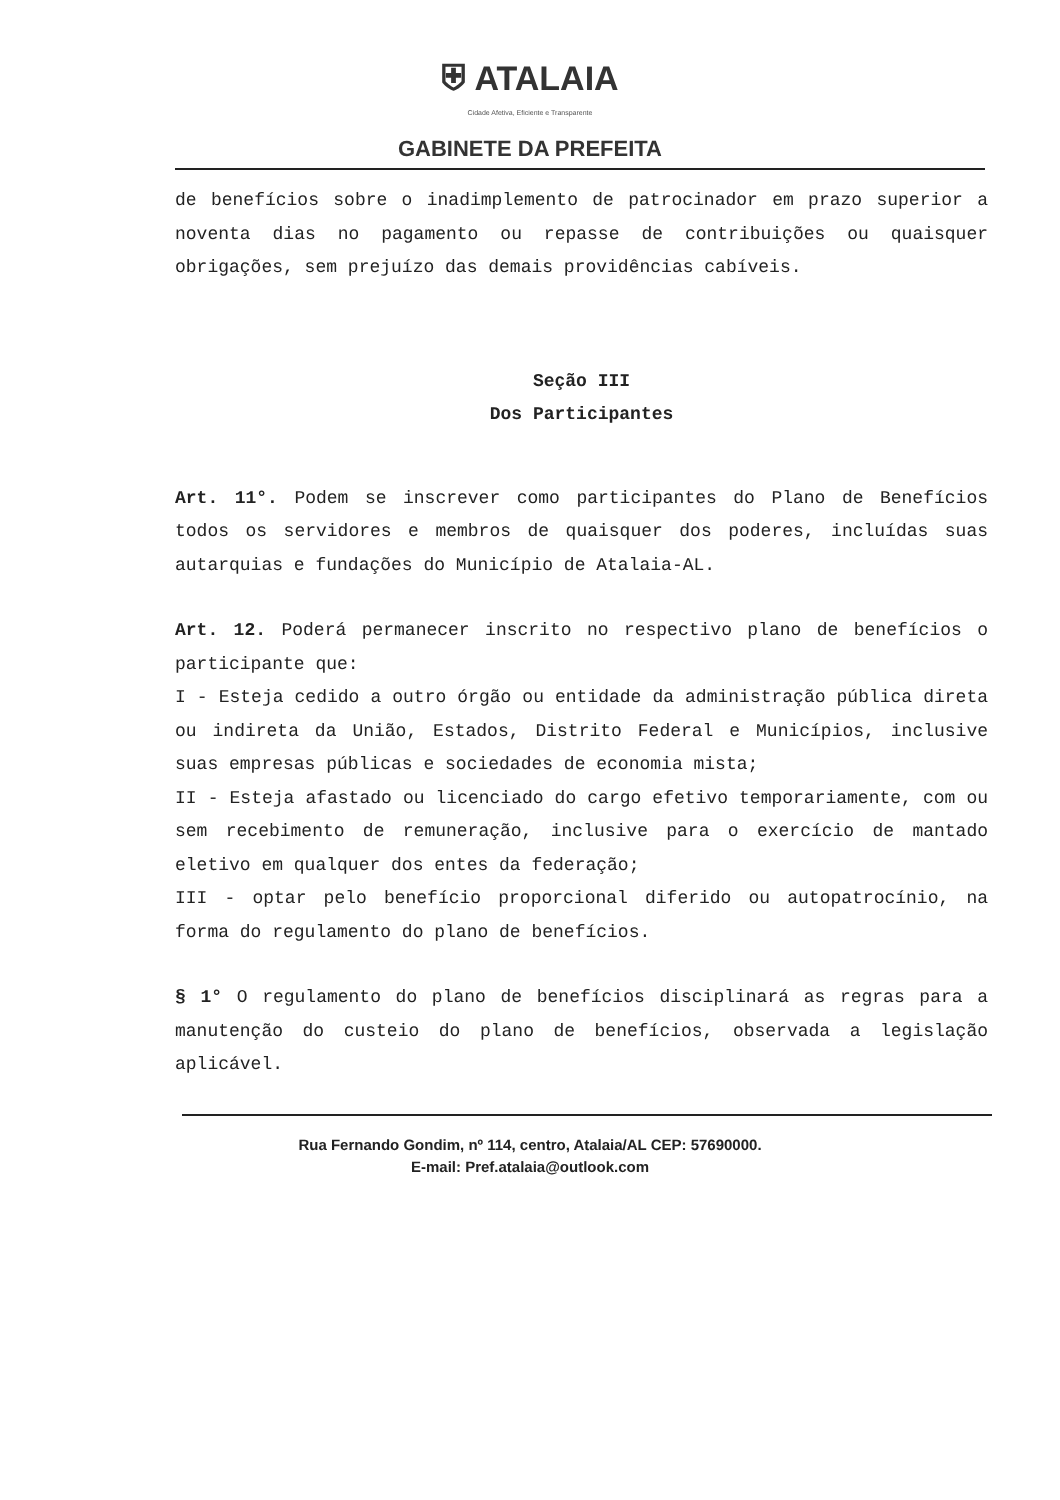⛨ ATALAIA
Cidade Afetiva, Eficiente e Transparente
GABINETE DA PREFEITA
de benefícios sobre o inadimplemento de patrocinador em prazo superior a noventa dias no pagamento ou repasse de contribuições ou quaisquer obrigações, sem prejuízo das demais providências cabíveis.
Seção III
Dos Participantes
Art. 11°. Podem se inscrever como participantes do Plano de Benefícios todos os servidores e membros de quaisquer dos poderes, incluídas suas autarquias e fundações do Município de Atalaia-AL.
Art. 12. Poderá permanecer inscrito no respectivo plano de benefícios o participante que:
I - Esteja cedido a outro órgão ou entidade da administração pública direta ou indireta da União, Estados, Distrito Federal e Municípios, inclusive suas empresas públicas e sociedades de economia mista;
II - Esteja afastado ou licenciado do cargo efetivo temporariamente, com ou sem recebimento de remuneração, inclusive para o exercício de mantado eletivo em qualquer dos entes da federação;
III - optar pelo benefício proporcional diferido ou autopatrocínio, na forma do regulamento do plano de benefícios.
§ 1° O regulamento do plano de benefícios disciplinará as regras para a manutenção do custeio do plano de benefícios, observada a legislação aplicável.
Rua Fernando Gondim, nº 114, centro, Atalaia/AL CEP: 57690000.
E-mail: Pref.atalaia@outlook.com